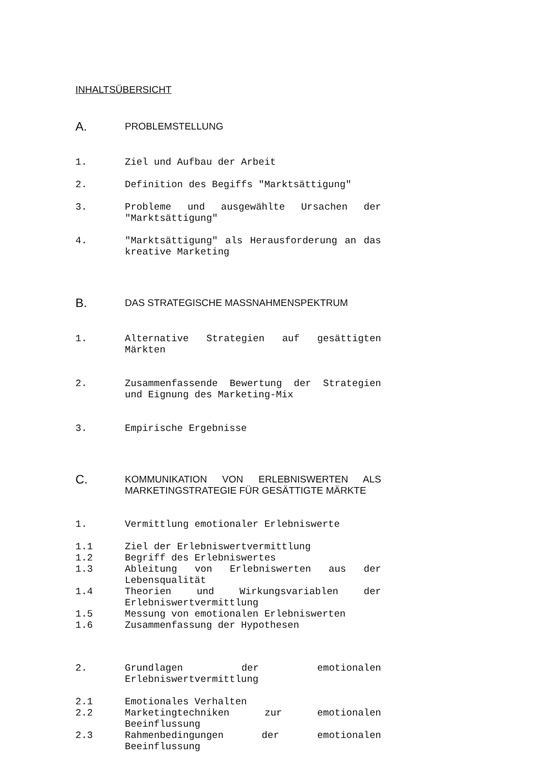INHALTSÜBERSICHT
A.
PROBLEMSTELLUNG
1. Ziel und Aufbau der Arbeit
2. Definition des Begiffs "Marktsättigung"
3. Probleme und ausgewählte Ursachen der "Marktsättigung"
4. "Marktsättigung" als Herausforderung an das kreative Marketing
B.
DAS STRATEGISCHE MASSNAHMENSPEKTRUM
1. Alternative Strategien auf gesättigten Märkten
2. Zusammenfassende Bewertung der Strategien und Eignung des Marketing-Mix
3. Empirische Ergebnisse
C.
KOMMUNIKATION VON ERLEBNISWERTEN ALS MARKETINGSTRATEGIE FÜR GESÄTTIGTE MÄRKTE
1. Vermittlung emotionaler Erlebniswerte
1.1 Ziel der Erlebniswertvermittlung
1.2 Begriff des Erlebniswertes
1.3 Ableitung von Erlebniswerten aus der Lebensqualität
1.4 Theorien und Wirkungsvariablen der Erlebniswertvermittlung
1.5 Messung von emotionalen Erlebniswerten
1.6 Zusammenfassung der Hypothesen
2. Grundlagen der emotionalen Erlebniswertvermittlung
2.1 Emotionales Verhalten
2.2 Marketingtechniken zur emotionalen Beeinflussung
2.3 Rahmenbedingungen der emotionalen Beeinflussung